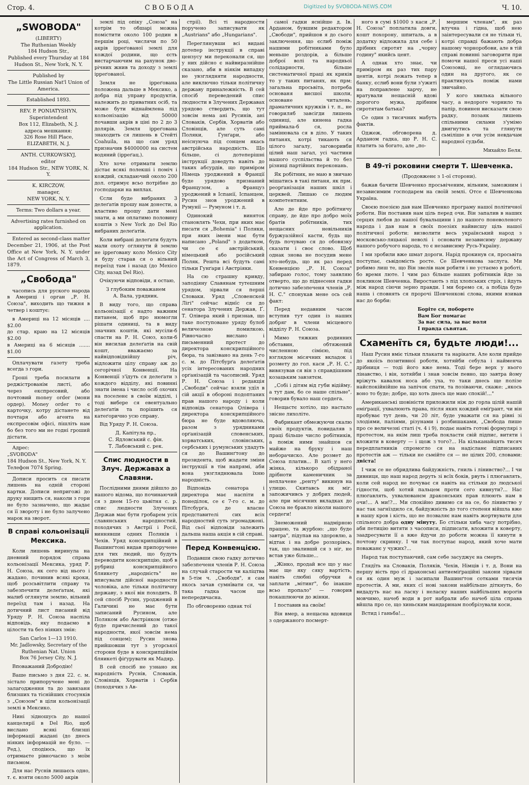Стор. 4. С В О Б О Д А Digitized by SVOBODA-NEWS.COM Ч. 10.
„SWOBODA"
(LIBERTY)
The Ruthenian Weekly
184 Hudson Str.,
Published every Thursday at 184 Hudson St., New York, N. Y.
Published by
The Little Russian Nat'l Union of America.
Established 1893.
REV. P. PONIATYSHYN,
Superintendent
Box 112, Elizabeth, N. J.
адреса мешкання:
326 Rose Hill Place, ELIZABETH, N. J.
ANTH. CURKOWSKYJ,
editor
184 Hudson Str., NEW YORK, N. Y.
K. KIRCZOW,
manager,
NEW YORK, N. Y.
Terms: Two dollars a year.
Advertising rates furnished on application.
Entered as second-class matter December 21, 1906, at the Post Office at New York, N. Y. under the Act of Congress of March 3, 1879.
„Свобода"
часопись для руского народа в Америці і орган „Р. Н. Союза", виходить що тижня в четвер і коштує:
в Америці на 12 місяців .... $2.00
до стар. краю на 12 місяців $2.00
в Америці на 6 місяців ....... $1.00
Оплачувати газету треба всегда з гори.
Гроші треба посилати в реджістрованім листі, або через експресовий, або почтовий money order (мони ордер). Money order то є карточку, котру дістанете від почтаря або агента на експресовім офісі, пішліть нам бо без того ми не годні гроший дістати.
Адрес:
„SVOBODA"
184 Hudson St., New York, N. Y.
Телефон 7074 Spring.
Дописи просить ся писати лишень на одній стороні картки. Дописи непригожі до друку нищить ся, наколи з гори не було зазначено, що жадає ся її звороту і не було залучено марок на зворот.
В справі кольонізації Мексика.
Коли лишень виринула на дневний порядок справа кольонізації Мексика, уряд Р. Н. Союза, як сего від нього і жадано, починив всякі кроки, щоб розсьвітлити справу та забезпечити делеґатам, які малиб оглянути землю, вільний переїзд там і назад. На дотичний лист писаний від Уряду Р. Н. Союза наспіла відповідь, яку подаємо в цілости та без ніяких змін:
San Carlos 1—13 1910.
Mr. Jadlowsky, Secretary of the Ruthenian Nat. Union
Box 76 Jersey City, N. J.
Вповажаний Добродію!
Ваше письмо з дня 22. с. м. зістало припоручене мені до залагодження та до завязаня близших та тіснійших стосунків з „Союзом" в ціли кольонізації землі в Мексико.
Нині зідношусь до нашої канцелярії в Del Rio, щоб вислано всякі близші інформації жадані (до днесь ніяких інформацій не було. — Ред.), сподіюсь, що їх отримаєте рівночасно з моїм письмом.
Для нас Руснів лишаєсь одно, т. є. взяти около 5000 акрів
землі під опіку „Союза" на котрім то обшарі можна помістити около 100 родин в першім році, числячи по 50 акрів ірреґованої землі для кождої родини, що єсть вистарчаючим на рахунок дво-річних жнив та доходу з землі ірреґованої.
Земля не ірреґована положена дальше в Мексико, а добра під управу продуктів, належить до приватних осіб, та може бути віднаймлена під кольонізацію від 50000 почавши акрів в ціні по 2 до 3 долярів. Земля ірреґована знаходить ся лишень в Стейті Coahuila, на що сам уряд призначив $4000000 на систем водяний (ірреґац.).
Хто хоче отримати землю дістає всякі полекші і поміч і кождий, складаючий около 200 дол. отримує всьо потрібне до господарки на виплах.
Єсли буде вибраних 3 делеґатів прошу нам донести, а властиво прошу дати мені знати, а ми оплатимо половину коштів з New York до Del Rio вибраних делеґатів.
Коли вибрані делеґати будуть мали охоту оглянути й землю не ірреґовану коло Mexico City я буду старав ся о вільний переїзд там і назад (до Mexico City, назад Del Rio).
Очікуючи відповіди, я остаю,
З глубоким поважанем
А. Вала, урядник.
В виду того, що справа кольонізації є надто важним питанем, щоб про нюмогли рішати одиниці, та в виду значних коштів, які мусіли-б спасти на Р. Н. Союз, коли-б він висилав делеґатів на свій кошт, вважаємо за найвідповіднійшу річ, відложити цілу справу аж до сегорічної Конвенції. На Конвенції з'їдуть ся делеґати з кождого відділу, які повинні знати імена і число осіб охочих на поселенє в своїм відділі, і тоді вибере ся евентуально делеґатів та порішить ся катеґорично усю справу.
Від Уряду Р. Н. Союза.
Д. Капітула пр.,
С. Ядловський с. фін.
Т. Лабовський с. рек.
Спис людности в Злуч. Державах а Славяни.
Послідними днями дійшло до нашого відома, що починаючий ся з днем 15-го цьвітня с. р. спис людности Злучених Держав має бути гробарем усіх славянських народностий, походячих з Австрії і Росії, виннявши одних Поляків і Чехів. Уряд конскрипційний в Вашинґтоні видав припоручене для тих людий, що будуть переводити конскрипцію, щоб в рубриці конскрипційного бляикету „народність" не вписували дійсної народности чоловіка, але тільки політичну державу, з якої він походить. В сей спосіб Русин, уроджений в Галичині не має бути записаний Русином, але Поляком або Австріяком (отже буде причислений до такої народности, якої зовсім нема під сонцем); Русин знова прийшовши тут з угорської сторони буде в конскрипційнім бляикеті фіґурувати як Мадяр.
В сей спосіб не узнано як народність Руснів, Словаків, Словінців, Хорватів і Сербів (походячих з Ав-
стрії). Всі ті народности поручено записувати як „Austrians" або „Hungarians".
Переглянувши всі видані дотепер інструкції в справі цензусу ми переконали ся, що у них дійсно є найвиразнійше сказано, аби в ніякім випадку не увзглядняти народности, але виключно тільки політичну державу приналежність. В сей спосіб переведений спис людности в Злучених Державах урядово ствердить, що тут зовсім нема ані Русинів, ані Словаків, Сербів, Хорватів або Словінців, але суть самі Поляки, Гунґари, або неіснуюча під сонцем якась австрійська народність. Що більше, сі дотеперішні інструкції доведуть навіть до таких абсурдів, що приміром Німець уроджений в Франції буде урядово признаний Французом, а Француз уроджений в Іспанії, Іспанцем, Русин знов уроджений в Румунії — Румуном і т. д.
Одинокий виняток становлять Чехи, при яких має писати ся „Bohemia" і Поляки, при яких імени має бути написано „Poland" з додатком, чи се є австрійський, німецький або російський Поляк. Решта всі будуть самі тільки Гунґари і Австріяки.
На сю страшну кривду, заподіяну Славянам тутешним урядом, зірвали ся перші Словаки. Уряд „Словенскей Лігі" сейчас віднїс ся до сенатора Злучених Держав, Ґ. Т. Олівера який і признав, що таке поступоване уряду булоб величезною помилкою. Рівночасно вислано і письменний протест до директора конскрипційного бюра, та завізвано на день 7-го с. м. до Пітсбурґа делеґатів усіх інтересованих народних орґанізацій та часописий. Уряд Р. Н. Союза і редакція „Свободи" сейчас взяли удїл в сій акції в обороні подоптаних прав нашого народу і коли відповідь сенатора Олівера і директора конскрипційного бюра не буде вдоволяюча, разом з урядниками орґанізацій словенських, хорватських, словінських, сербських і румунських удадуть ся до Вашинґтону до президента, щоб жадати зміни інструкції в тім напрямі, аби вона увзгляднювала їхню народність.
Відповідь сенатора і директора має наспіти в понеділок, се є 7-го с. м. до Пітсбурґа, де власне представителі сих всіх народностий суть згромаджені. Від сьої відповіди залежить дальша наша акція в сій справі.
Перед Конвенцією.
Подавши свою гадку дотично забезпеченя членів Р. Н. Союза на случай старости чи каліцтва в 5-тім ч. „Свободи", я сам якось зачав сумнївати ся, чи така гадка часом ще непередвчасна.
По обговореню однак тої
самої гадки яснійше д. Ів. Арданом, бувшим редактором „Свободи", прийшов я до сього заключення, що єслиб поміж нашими робітниками було меньше роздорів, а більше доброї волі та народньої солідарности, більше систематичної праці як криків то у таких питанях, як прм: загальна просьвіта, потреба основаня висшої школи, основане читалень, драматичних кружків і т. п., не говориляб завсігди лишень одиниці, але кинена гадка приймала-б ся, росла замінювала ся в діло. У таких питанях, котрі тикають ся цілого загалу, заговоривби цілий наш загал, усі частини нашого суспільства й то без різниці партійних переконань.
Як робітник, не маю в звичаю мішатись в такі питаня, як прм. реорґанізація наших шкіл і церквей. Лишаю се людям компетентним.
Але де йде про робітничу справу, де йде про добро моїх братів робітників, тих нещасних невільників буржуазійної касти, будь що будь почуваю ся до обовязку сказати і своє слово. Щоб однак знова не посудив мене хто-небудь, що як раз перед Конвенцією „Р. Н. Союза" забираю голос, тому заявляю отверто, що до піднесеня гадки дотично забезпеченя членів „Р. Н. С." спонукав мене ось сей факт:
Перед недавним часом вступив тут один із наших добряг в члени місцевого відділу Р. Н. Союза.
Мимо тяжких родинних обставин, обтяжений численною сімією, під взглядом місячних вкладок і розмету до гол. каси „Р. Н. С." вивязував ся він з справдішним козацьким завзятєм.
„Собі і дітям від губи відійму, а тут дам, бо се наше спільне", говорив бувало наш сердега.
Нещастє хотіло, що настало звісне лихоліте.
Фабрикант обмежуючи скалю своїх продуктів, повидаляв з праці більше число робітників, а поміж ними знайшов ся майже на бруку і наш неборачиско. Але розмет до Союза платив... В хаті у него жінка, кількоро обідраної дрібноти каменичник за неплачене „ренту" викинув на улицю. Скитавсь як міг, запожичивсь у добрих людей, але при місячних вкладках до Союза не бракло ніколи нашого сердеги!
Знеможений надмірною працею, та журбою: „що буде завтра", підупав на здоровлю, а відтак і на добре розхорівсь, так, що звалившй ся з ніг, не встав уже більше...
„Жінко, продай все що у нас має ще яку сяку вартість, навіть слюбні обручки а заплати „мітинґ", бо інакше всьо пропало" — говорив покашлюючи до жінки.
І поставив на своїм!
Він вмер, а нещасна вдовиця з одержаного посмерт-
ного в сумі $1000 з каси „Р. Н. Союза" поплатила довги, кошт похорону, шпиталь, а в додатку відложила для себе і дрібних сиротят на „чорну годину" якийсь цент.
А однак хто знає, чи приміром як раз тих пару центів, котрі лежать тепер в банку, єслиб вони були з'ужиті на поправлене харчу, не вратували нещасній вдові дорогого мужа, дрібним сиротятам батька?
Се один з тисячних мабуть фактів.
Оджеж, обговорена д. Арданом гадка, що Р. Н. С. платить за богато, але „по-
мершим членам", як раз влучна і гідна, щоб нею заінтересували ся не тільки ті, котрі справді бажають добра нашому чорноробови, але в тій справі повинні заговорити при помочи нашої преси усі наші Союзовці, не оглядаючись один на другого, як се практикуєсь поміж нами звичайно.
У кого хвилька вільного часу, а недороге чорнило та папір, повинен висказати свою радку, позаяк лишень спільними силами з'умімо двигнутись та глянути сьміліше в очи усім невдачам народної судьби.
Михайло Беля.
В 49-ті роковини смерти Т. Шевченка.
(Продовженє з 1-ої сторони).
бажав бачити Шевченко просьвіченим, вільним, заможним і независимим господарем на своїй землі. Отсе є Шевченкова Україна.
Своєю поезією дав нам Шевченко програму нашої політичної роботи. Він поставив нам ціль перед очи. Він запалив в наших серцях любов до нашої бувальщини і до нашого поневоленого народа і дав нам в своїх поезіях найвисшу ціль нашої політичної роботи: визволити весь український народ з московсько-ляцької неволі і основати независиму державу нашого робучого народа, то є независиму Русь-Україну.
І ми зробили вже шмат дороги. Нарід прокинув ся, просьвіта поступає, сьвідомість росте. Се Шевченкова заслуга. Ми робимо лиш те, що Він звелів нам робити і не устаємо в роботі, бо время люте. І чим раз більше наших робітників йде за покликом Шевченка. Виростають з під хлопських стріх, і йдуть між народ сіючи зерно правди. І ми боремо ся, а побіда буде наша і сповнять ся пророчі Шевченкові слова, якими взивав нас до борби:
Боріте ся, поборете
Вам Бог помагає
За вас сила, за вас воля
І правда сьвятая.
Схаменїть ся, будьте люди!...
Наш Русин вміє тільки плакати та нарікати. Але коли прийде до якоїсь позитивної роботи, хотяйби себула і найменча дрібниця — тоді його вже нема. Тоді бере верх у нього лінавство, і він, хотяйби і знав зовсім певно, що завтра йому вріжуть кавалок носа або уха, то таки днесь ще полізе найспокійнійше на запічок спати, та позіваючи, скаже: „якось воно то буде; добре, що хоть днесь ще маю спокій!..."
Американські шовіністи приложили ніж до горла цілій нашій еміґрації, ухвалюють права, після яких кождий еміґрант, чи він пробуває тут день, чи 20 літ, буде уважати ся на рівні зі злодіями, паліями, різунами і розбишаками, „Свобода пише про се величезні статі (ч. 4 і 9), подає навіть готові формулярі з протестом, на якім лиш треба покласти свій підпис, витяти і вложити в коверту — і щож з того?... На кільканайцять тисяч передплатників спромогло ся на надісланє підписаних протестів аж — тільки не сьмійте ся — не цілих 200, словами: двіста!
І чиж се не обридлива байдужність, гниль і лінивство?... І чи дивниця, що наш народ деруть зі всїх боків, рвуть і плюгавлять, коли сей народ не почуває ся навіть на стільки до людської гідности, щоб хотяй пальцем проти сего кивнути?... Нас плюгавлять, ухвалюванєм драконських прав плюють нам в очи!... А ми!?... Ми спокійно дивимо ся на се, бо лінивство у нас так загнїздило ся, байдужність до того степеня війшла вже в нашу кров і кість, що не позваляє нам навіть жертвувати для спільного добра одну мінуту. Бо стільки хиба часу потрібно, аби петицію витяти з часописи, підписати, вложити в коверту, заадресувати її а вже йдучи до роботи можна її кинути в почтову скринку. І чи так поступає народ, який хоче мати поважанє у чужих?...
Народ так поступаючий, сам себе засуджує на смерть.
Глядїть на Словаків, Поляків, Чехів, Німців і т. д. Вони на першу вість про сї драконські антиеміґраційні закони зірвали ся як один муж і засипали Вашинґтон сотками тисячів протестів. А ми, яких сї нові закони найбільше діткнуть, бо видадуть нас на ласку і неласку наших найбільших ворогів мовчимо, начеб води в рот набрали або начеб ціла справа вйшла про се, що хиньским мандаринам пообрізували коси.
Встид і ганьба!...